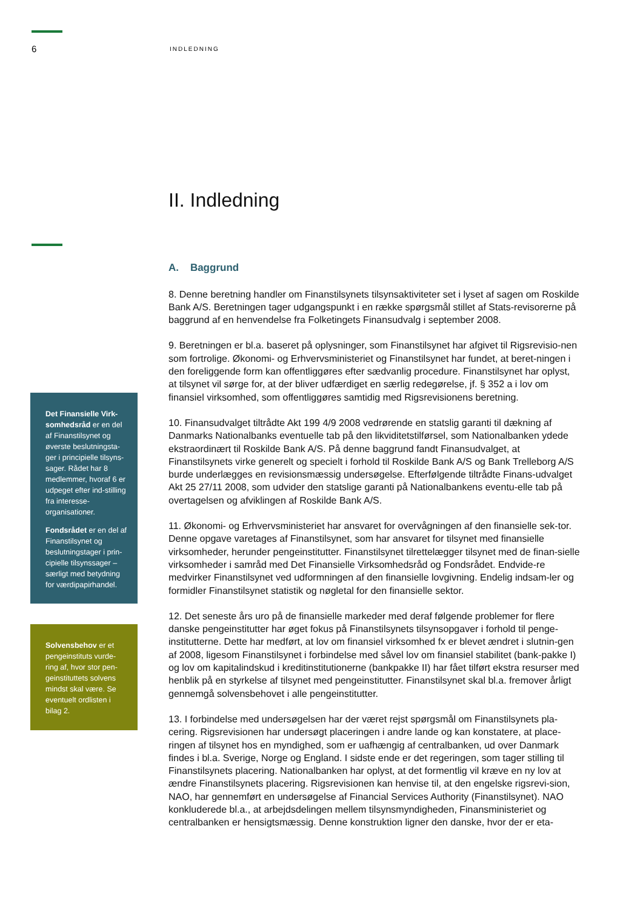6 INDLEDNING
Det Finansielle Virk-somhedsråd er en del af Finanstilsynet og øverste beslutningsta-ger i principielle tilsyns-sager. Rådet har 8 medlemmer, hvoraf 6 er udpeget efter ind-stilling fra interesse-organisationer.
Fondsrådet er en del af Finanstilsynet og beslutningstager i prin-cipielle tilsynssager – særligt med betydning for værdipapirhandel.
Solvensbehov er et pengeinstituts vurde-ring af, hvor stor pen-geinstituttets solvens mindst skal være. Se eventuelt ordlisten i bilag 2.
II. Indledning
A. Baggrund
8. Denne beretning handler om Finanstilsynets tilsynsaktiviteter set i lyset af sagen om Roskilde Bank A/S. Beretningen tager udgangspunkt i en række spørgsmål stillet af Stats-revisorerne på baggrund af en henvendelse fra Folketingets Finansudvalg i september 2008.
9. Beretningen er bl.a. baseret på oplysninger, som Finanstilsynet har afgivet til Rigsrevisio-nen som fortrolige. Økonomi- og Erhvervsministeriet og Finanstilsynet har fundet, at beret-ningen i den foreliggende form kan offentliggøres efter sædvanlig procedure. Finanstilsynet har oplyst, at tilsynet vil sørge for, at der bliver udfærdiget en særlig redegørelse, jf. § 352 a i lov om finansiel virksomhed, som offentliggøres samtidig med Rigsrevisionens beretning.
10. Finansudvalget tiltrådte Akt 199 4/9 2008 vedrørende en statslig garanti til dækning af Danmarks Nationalbanks eventuelle tab på den likviditetstilførsel, som Nationalbanken ydede ekstraordinært til Roskilde Bank A/S. På denne baggrund fandt Finansudvalget, at Finanstilsynets virke generelt og specielt i forhold til Roskilde Bank A/S og Bank Trelleborg A/S burde underlægges en revisionsmæssig undersøgelse. Efterfølgende tiltrådte Finans-udvalget Akt 25 27/11 2008, som udvider den statslige garanti på Nationalbankens eventu-elle tab på overtagelsen og afviklingen af Roskilde Bank A/S.
11. Økonomi- og Erhvervsministeriet har ansvaret for overvågningen af den finansielle sek-tor. Denne opgave varetages af Finanstilsynet, som har ansvaret for tilsynet med finansielle virksomheder, herunder pengeinstitutter. Finanstilsynet tilrettelægger tilsynet med de finan-sielle virksomheder i samråd med Det Finansielle Virksomhedsråd og Fondsrådet. Endvide-re medvirker Finanstilsynet ved udformningen af den finansielle lovgivning. Endelig indsam-ler og formidler Finanstilsynet statistik og nøgletal for den finansielle sektor.
12. Det seneste års uro på de finansielle markeder med deraf følgende problemer for flere danske pengeinstitutter har øget fokus på Finanstilsynets tilsynsopgaver i forhold til penge-institutterne. Dette har medført, at lov om finansiel virksomhed fx er blevet ændret i slutnin-gen af 2008, ligesom Finanstilsynet i forbindelse med såvel lov om finansiel stabilitet (bank-pakke I) og lov om kapitalindskud i kreditinstitutionerne (bankpakke II) har fået tilført ekstra resurser med henblik på en styrkelse af tilsynet med pengeinstitutter. Finanstilsynet skal bl.a. fremover årligt gennemgå solvensbehovet i alle pengeinstitutter.
13. I forbindelse med undersøgelsen har der været rejst spørgsmål om Finanstilsynets pla-cering. Rigsrevisionen har undersøgt placeringen i andre lande og kan konstatere, at place-ringen af tilsynet hos en myndighed, som er uafhængig af centralbanken, ud over Danmark findes i bl.a. Sverige, Norge og England. I sidste ende er det regeringen, som tager stilling til Finanstilsynets placering. Nationalbanken har oplyst, at det formentlig vil kræve en ny lov at ændre Finanstilsynets placering. Rigsrevisionen kan henvise til, at den engelske rigsrevi-sion, NAO, har gennemført en undersøgelse af Financial Services Authority (Finanstilsynet). NAO konkluderede bl.a., at arbejdsdelingen mellem tilsynsmyndigheden, Finansministeriet og centralbanken er hensigtsmæssig. Denne konstruktion ligner den danske, hvor der er eta-